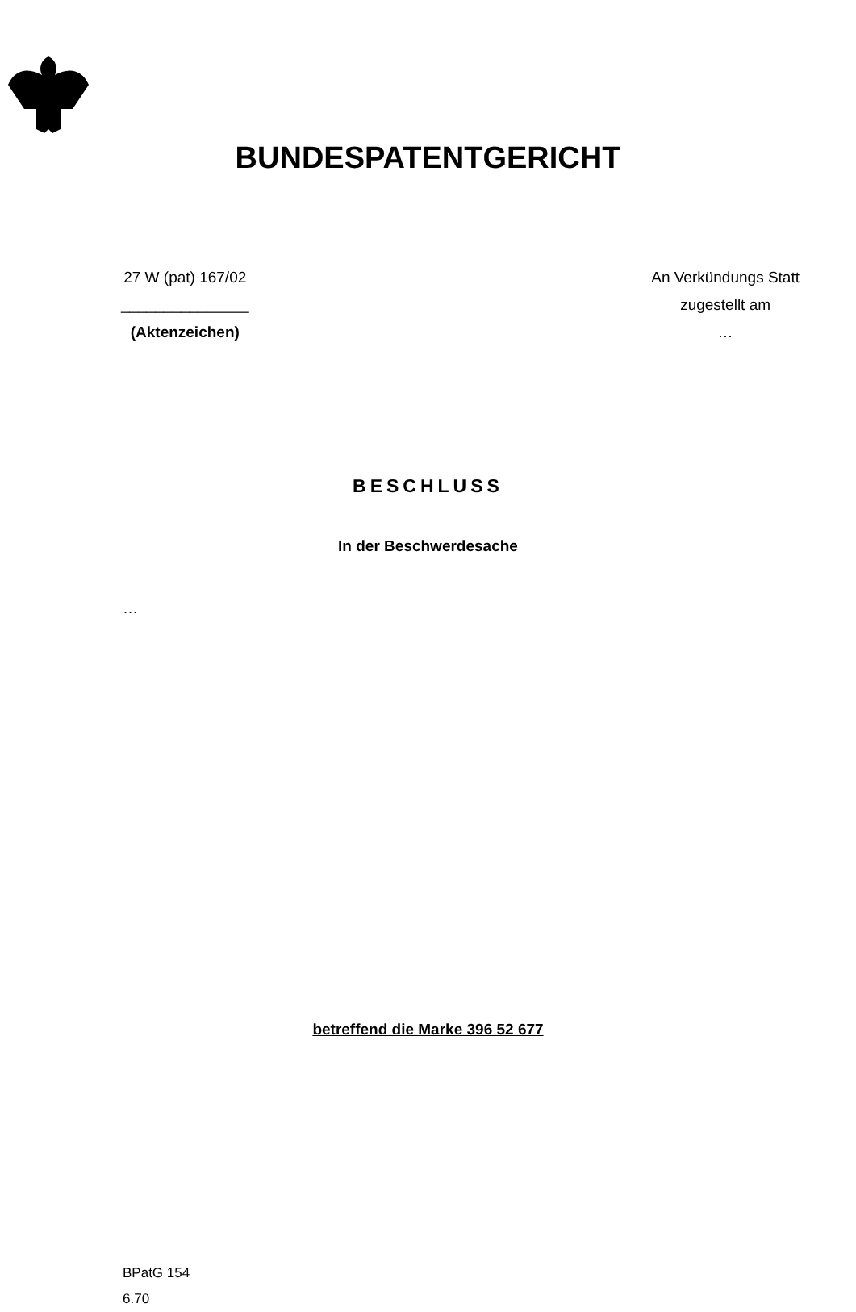BUNDESPATENTGERICHT
27 W (pat) 167/02
_______________
(Aktenzeichen)
An Verkündungs Statt
zugestellt am
…
BESCHLUSS
In der Beschwerdesache
…
betreffend die Marke 396 52 677
BPatG 154
6.70